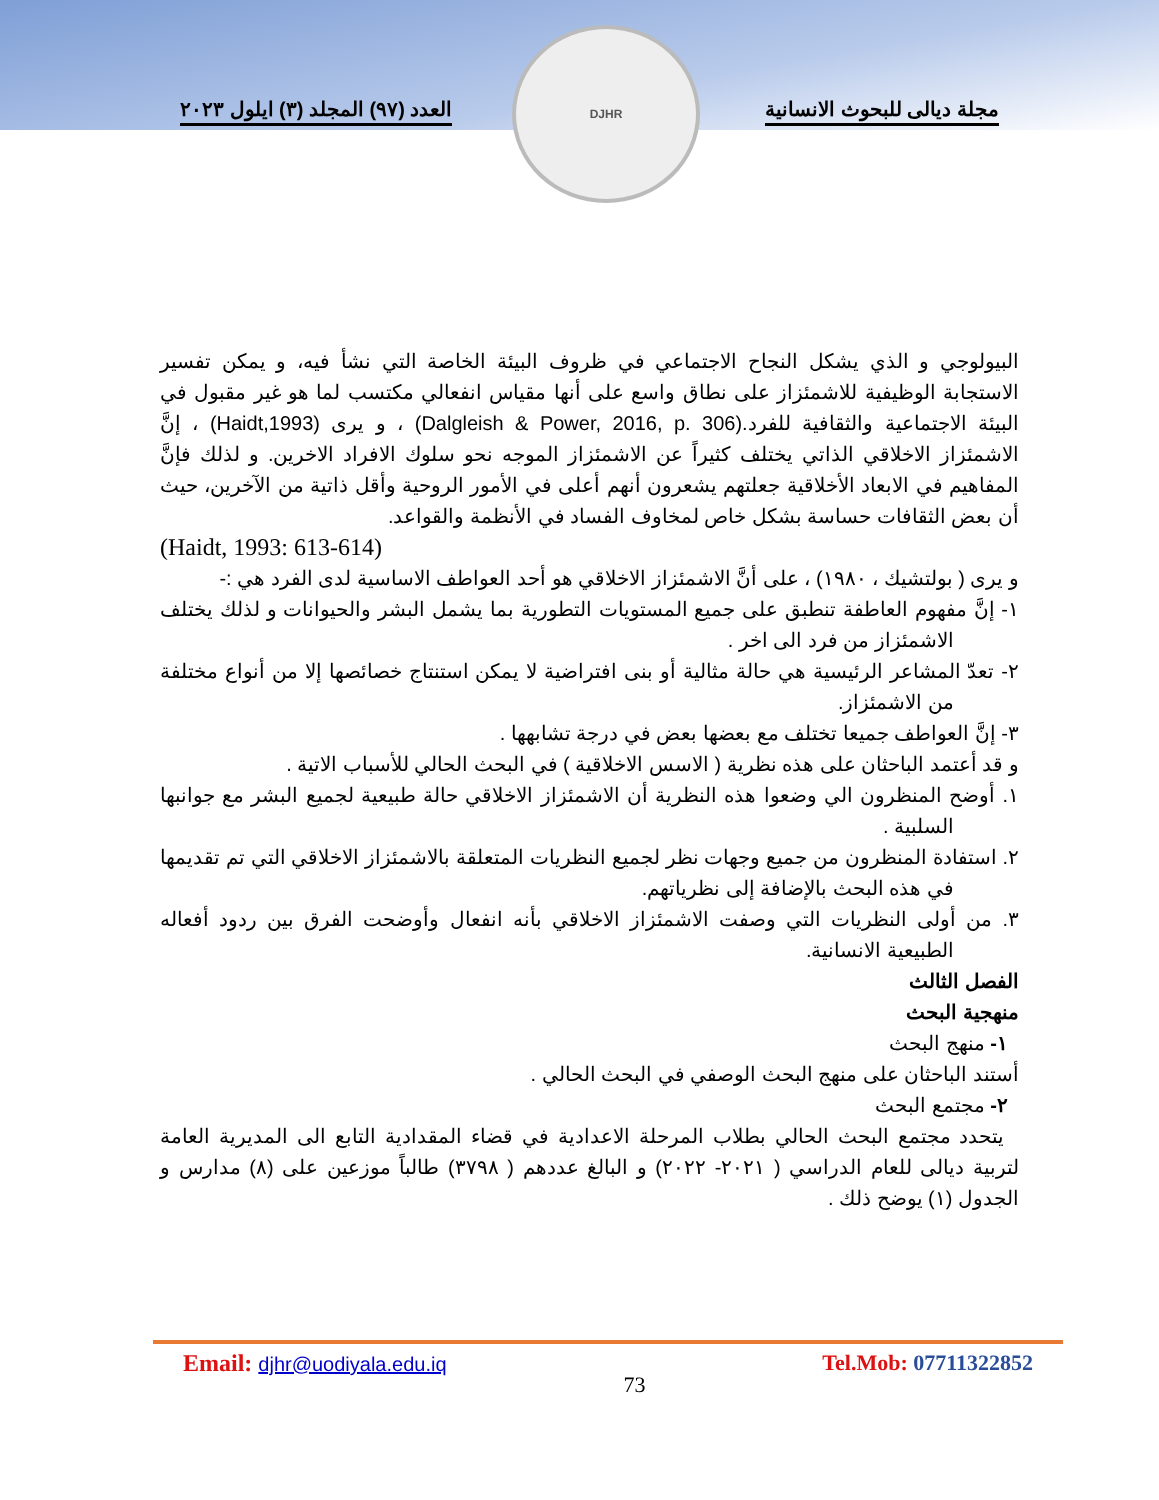مجلة ديالى للبحوث الانسانية
العدد (٩٧) المجلد (٣) ايلول ٢٠٢٣
DJHR
البيولوجي و الذي يشكل النجاح الاجتماعي في ظروف البيئة الخاصة التي نشأ فيه، و يمكن تفسير الاستجابة الوظيفية للاشمئزاز على نطاق واسع على أنها مقياس انفعالي مكتسب لما هو غير مقبول في البيئة الاجتماعية والثقافية للفرد.(Dalgleish & Power, 2016, p. 306) ، و يرى (Haidt,1993) ، إنَّ الاشمئزاز الاخلاقي الذاتي يختلف كثيراً عن الاشمئزاز الموجه نحو سلوك الافراد الاخرين. و لذلك فإنَّ المفاهيم في الابعاد الأخلاقية جعلتهم يشعرون أنهم أعلى في الأمور الروحية وأقل ذاتية من الآخرين، حيث أن بعض الثقافات حساسة بشكل خاص لمخاوف الفساد في الأنظمة والقواعد.
(Haidt, 1993: 613-614)
و يرى ( بولتشيك ، ١٩٨٠) ، على أنَّ الاشمئزاز الاخلاقي هو أحد العواطف الاساسية لدى الفرد هي :-
١- إنَّ مفهوم العاطفة تنطبق على جميع المستويات التطورية بما يشمل البشر والحيوانات و لذلك يختلف الاشمئزاز من فرد الى اخر .
٢- تعدّ المشاعر الرئيسية هي حالة مثالية أو بنى افتراضية لا يمكن استنتاج خصائصها إلا من أنواع مختلفة من الاشمئزاز.
٣- إنَّ العواطف جميعا تختلف مع بعضها بعض في درجة تشابهها .
و قد أعتمد الباحثان على هذه نظرية ( الاسس الاخلاقية ) في البحث الحالي للأسباب الاتية .
١. أوضح المنظرون الي وضعوا هذه النظرية أن الاشمئزاز الاخلاقي حالة طبيعية لجميع البشر مع جوانبها السلبية .
٢. استفادة المنظرون من جميع وجهات نظر لجميع النظريات المتعلقة بالاشمئزاز الاخلاقي التي تم تقديمها في هذه البحث بالإضافة إلى نظرياتهم.
٣. من أولى النظريات التي وصفت الاشمئزاز الاخلاقي بأنه انفعال وأوضحت الفرق بين ردود أفعاله الطبيعية الانسانية.
الفصل الثالث
منهجية البحث
١- منهج البحث
أستند الباحثان على منهج البحث الوصفي في البحث الحالي .
٢- مجتمع البحث
يتحدد مجتمع البحث الحالي بطلاب المرحلة الاعدادية في قضاء المقدادية التابع الى المديرية العامة لتربية ديالى للعام الدراسي ( ٢٠٢١- ٢٠٢٢) و البالغ عددهم ( ٣٧٩٨) طالباً موزعين على (٨) مدارس و الجدول (١) يوضح ذلك .
Email: djhr@uodiyala.edu.iq 73 Tel.Mob: 07711322852